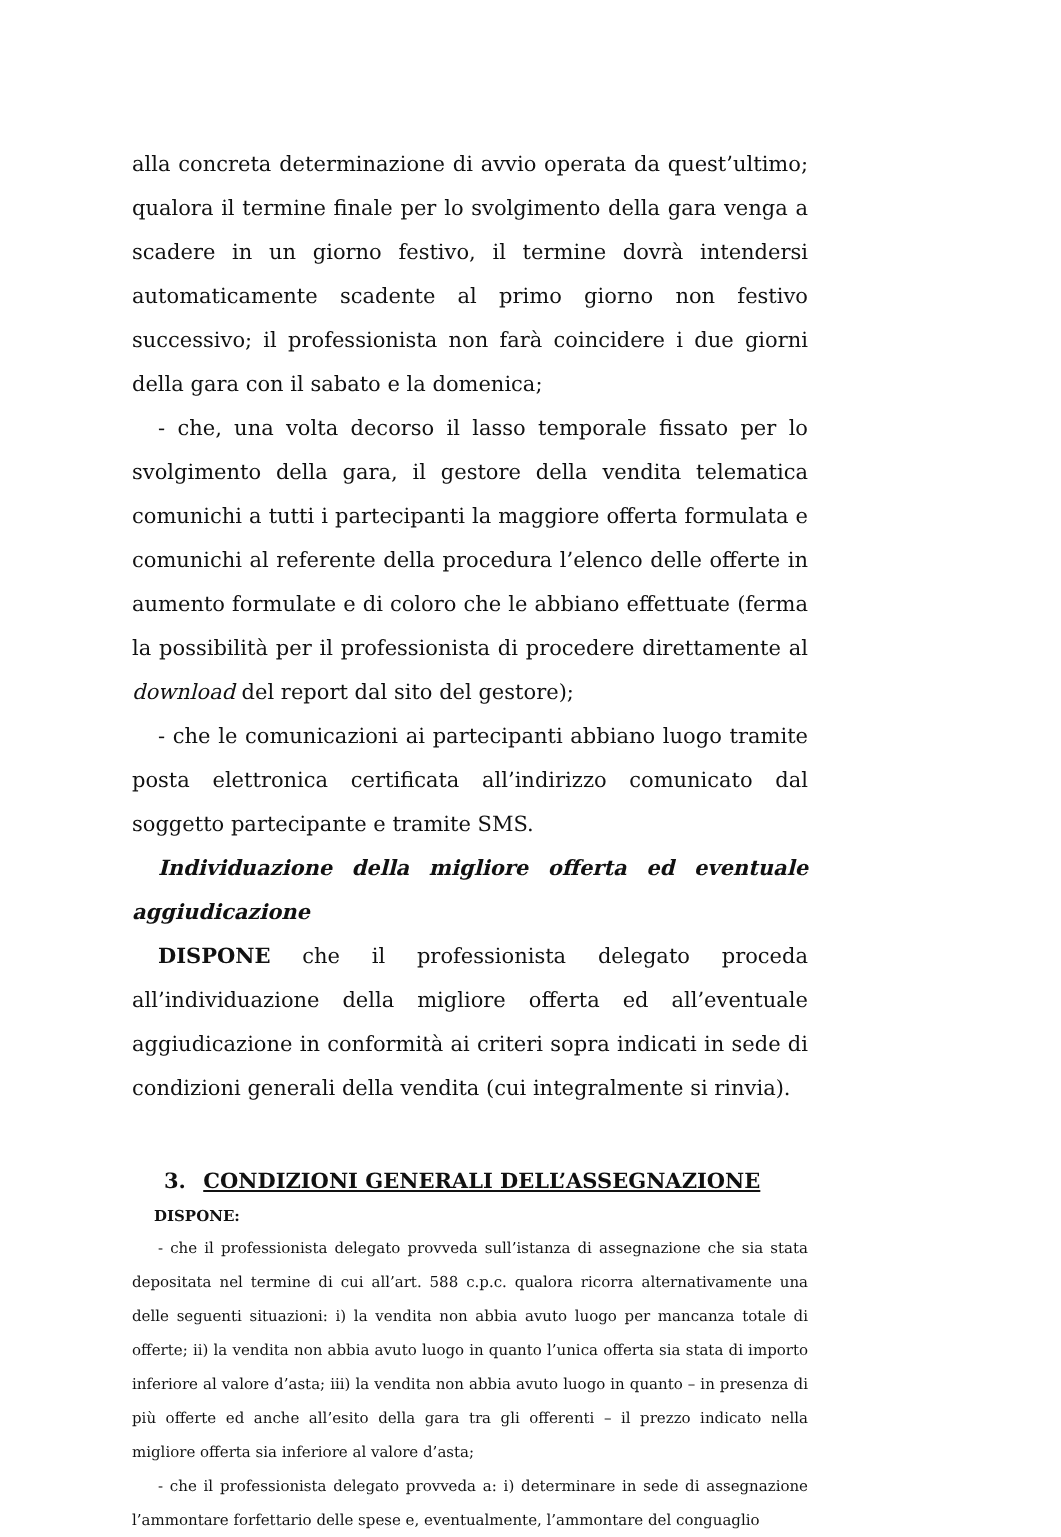alla concreta determinazione di avvio operata da quest’ultimo; qualora il termine finale per lo svolgimento della gara venga a scadere in un giorno festivo, il termine dovrà intendersi automaticamente scadente al primo giorno non festivo successivo; il professionista non farà coincidere i due giorni della gara con il sabato e la domenica;
- che, una volta decorso il lasso temporale fissato per lo svolgimento della gara, il gestore della vendita telematica comunichi a tutti i partecipanti la maggiore offerta formulata e comunichi al referente della procedura l’elenco delle offerte in aumento formulate e di coloro che le abbiano effettuate (ferma la possibilità per il professionista di procedere direttamente al download del report dal sito del gestore);
- che le comunicazioni ai partecipanti abbiano luogo tramite posta elettronica certificata all’indirizzo comunicato dal soggetto partecipante e tramite SMS.
Individuazione della migliore offerta ed eventuale aggiudicazione
DISPONE che il professionista delegato proceda all’individuazione della migliore offerta ed all’eventuale aggiudicazione in conformità ai criteri sopra indicati in sede di condizioni generali della vendita (cui integralmente si rinvia).
3. CONDIZIONI GENERALI DELL’ASSEGNAZIONE
DISPONE:
- che il professionista delegato provveda sull’istanza di assegnazione che sia stata depositata nel termine di cui all’art. 588 c.p.c. qualora ricorra alternativamente una delle seguenti situazioni: i) la vendita non abbia avuto luogo per mancanza totale di offerte; ii) la vendita non abbia avuto luogo in quanto l’unica offerta sia stata di importo inferiore al valore d’asta; iii) la vendita non abbia avuto luogo in quanto – in presenza di più offerte ed anche all’esito della gara tra gli offerenti – il prezzo indicato nella migliore offerta sia inferiore al valore d’asta;
- che il professionista delegato provveda a: i) determinare in sede di assegnazione l’ammontare forfettario delle spese e, eventualmente, l’ammontare del conguaglio